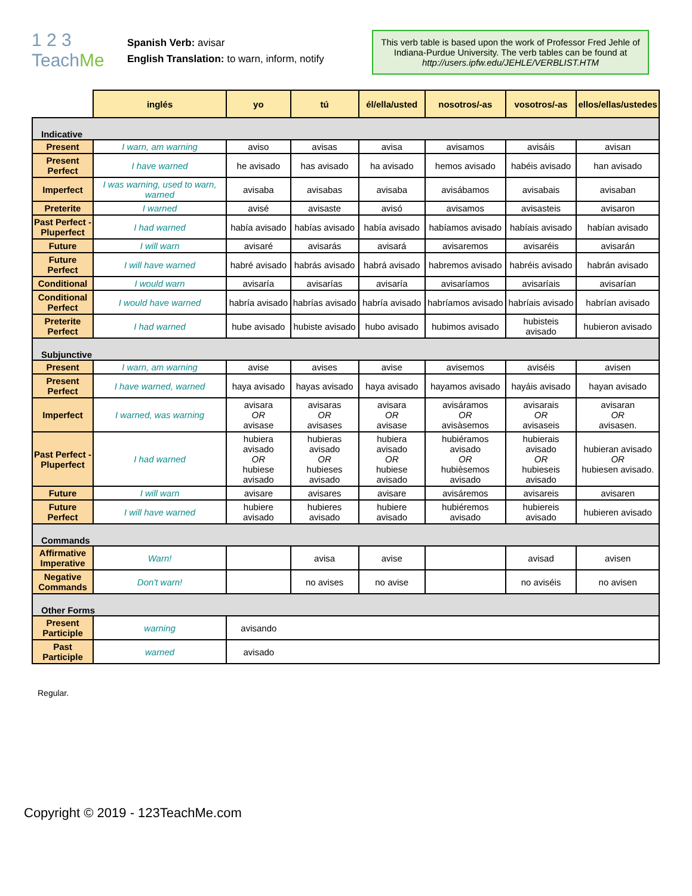1 2 3 TeachMe
Spanish Verb: avisar
English Translation: to warn, inform, notify
This verb table is based upon the work of Professor Fred Jehle of Indiana-Purdue University. The verb tables can be found at http://users.ipfw.edu/JEHLE/VERBLIST.HTM
| | inglés | yo | tú | él/ella/usted | nosotros/-as | vosotros/-as | ellos/ellas/ustedes |
| --- | --- | --- | --- | --- | --- | --- | --- |
| Indicative | | | | | | | |
| Present | I warn, am warning | aviso | avisas | avisa | avisamos | avisáis | avisan |
| Present Perfect | I have warned | he avisado | has avisado | ha avisado | hemos avisado | habéis avisado | han avisado |
| Imperfect | I was warning, used to warn, warned | avisaba | avisabas | avisaba | avisábamos | avisabais | avisaban |
| Preterite | I warned | avisé | avisaste | avisó | avisamos | avisasteis | avisaron |
| Past Perfect - Pluperfect | I had warned | había avisado | habías avisado | había avisado | habíamos avisado | habíais avisado | habían avisado |
| Future | I will warn | avisaré | avisarás | avisará | avisaremos | avisaréis | avisarán |
| Future Perfect | I will have warned | habré avisado | habrás avisado | habrá avisado | habremos avisado | habréis avisado | habrán avisado |
| Conditional | I would warn | avisaría | avisarías | avisaría | avisaríamos | avisaríais | avisarían |
| Conditional Perfect | I would have warned | habría avisado | habrías avisado | habría avisado | habríamos avisado | habríais avisado | habrían avisado |
| Preterite Perfect | I had warned | hube avisado | hubiste avisado | hubo avisado | hubimos avisado | hubisteis avisado | hubieron avisado |
| Subjunctive | | | | | | | |
| Present | I warn, am warning | avise | avises | avise | avisemos | aviséis | avisen |
| Present Perfect | I have warned, warned | haya avisado | hayas avisado | haya avisado | hayamos avisado | hayáis avisado | hayan avisado |
| Imperfect | I warned, was warning | avisara OR avisase | avisaras OR avisases | avisara OR avisase | avisáramos OR avisàsemos | avisarais OR avisaseis | avisaran OR avisasen. |
| Past Perfect - Pluperfect | I had warned | hubiera avisado OR hubiese avisado | hubieras avisado OR hubieses avisado | hubiera avisado OR hubiese avisado | hubiéramos avisado OR hubièsemos avisado | hubierais avisado OR hubieseis avisado | hubieran avisado OR hubiesen avisado. |
| Future | I will warn | avisare | avisares | avisare | avisáremos | avisareis | avisaren |
| Future Perfect | I will have warned | hubiere avisado | hubieres avisado | hubiere avisado | hubiéremos avisado | hubiereis avisado | hubieren avisado |
| Commands | | | | | | | |
| Affirmative Imperative | Warn! | | avisa | avise | | avisad | avisen |
| Negative Commands | Don't warn! | | no avises | no avise | | no aviséis | no avisen |
| Other Forms | | | | | | | |
| Present Participle | warning | avisando | | | | | |
| Past Participle | warned | avisado | | | | | |
Regular.
Copyright © 2019 - 123TeachMe.com